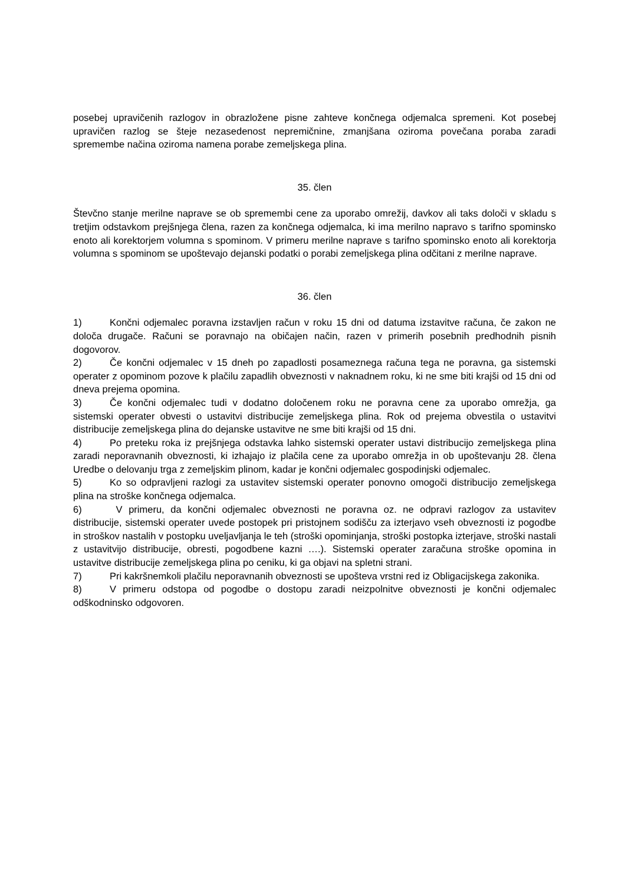posebej upravičenih razlogov in obrazložene pisne zahteve končnega odjemalca spremeni. Kot posebej upravičen razlog se šteje nezasedenost nepremičnine, zmanjšana oziroma povečana poraba zaradi spremembe načina oziroma namena porabe zemeljskega plina.
35. člen
Števčno stanje merilne naprave se ob spremembi cene za uporabo omrežij, davkov ali taks določi v skladu s tretjim odstavkom prejšnjega člena, razen za končnega odjemalca, ki ima merilno napravo s tarifno spominsko enoto ali korektorjem volumna s spominom. V primeru merilne naprave s tarifno spominsko enoto ali korektorja volumna s spominom se upoštevajo dejanski podatki o porabi zemeljskega plina odčitani z merilne naprave.
36. člen
1) Končni odjemalec poravna izstavljen račun v roku 15 dni od datuma izstavitve računa, če zakon ne določa drugače. Računi se poravnajo na običajen način, razen v primerih posebnih predhodnih pisnih dogovorov.
2) Če končni odjemalec v 15 dneh po zapadlosti posameznega računa tega ne poravna, ga sistemski operater z opominom pozove k plačilu zapadlih obveznosti v naknadnem roku, ki ne sme biti krajši od 15 dni od dneva prejema opomina.
3) Če končni odjemalec tudi v dodatno določenem roku ne poravna cene za uporabo omrežja, ga sistemski operater obvesti o ustavitvi distribucije zemeljskega plina. Rok od prejema obvestila o ustavitvi distribucije zemeljskega plina do dejanske ustavitve ne sme biti krajši od 15 dni.
4) Po preteku roka iz prejšnjega odstavka lahko sistemski operater ustavi distribucijo zemeljskega plina zaradi neporavnanih obveznosti, ki izhajajo iz plačila cene za uporabo omrežja in ob upoštevanju 28. člena Uredbe o delovanju trga z zemeljskim plinom, kadar je končni odjemalec gospodinjski odjemalec.
5) Ko so odpravljeni razlogi za ustavitev sistemski operater ponovno omogoči distribucijo zemeljskega plina na stroške končnega odjemalca.
6) V primeru, da končni odjemalec obveznosti ne poravna oz. ne odpravi razlogov za ustavitev distribucije, sistemski operater uvede postopek pri pristojnem sodišču za izterjavo vseh obveznosti iz pogodbe in stroškov nastalih v postopku uveljavljanja le teh (stroški opominjanja, stroški postopka izterjave, stroški nastali z ustavitvijo distribucije, obresti, pogodbene kazni ….). Sistemski operater zaračuna stroške opomina in ustavitve distribucije zemeljskega plina po ceniku, ki ga objavi na spletni strani.
7) Pri kakršnemkoli plačilu neporavnanih obveznosti se upošteva vrstni red iz Obligacijskega zakonika.
8) V primeru odstopa od pogodbe o dostopu zaradi neizpolnitve obveznosti je končni odjemalec odškodninsko odgovoren.